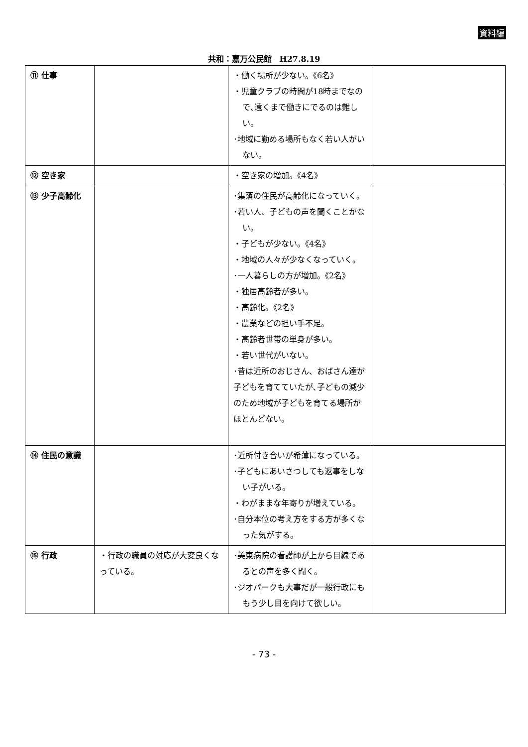資料編
共和：嘉万公民館　H27.8.19
| ⑪ 仕事 | | ・働く場所が少ない。《6名》 ・児童クラブの時間が18時までなので､遠くまで働きにでるのは難しい。 ･地域に勤める場所もなく若い人がいない。 | |
| ⑫ 空き家 | | ・空き家の増加。《4名》 | |
| ⑬ 少子高齢化 | | ･集落の住民が高齢化になっていく。 ･若い人、子どもの声を聞くことがない。 ・子どもが少ない。《4名》 ・地域の人々が少なくなっていく。 ･一人暮らしの方が増加。《2名》 ・独居高齢者が多い。 ・高齢化。《2名》 ・農業などの担い手不足。 ・高齢者世帯の単身が多い。 ・若い世代がいない。 ･昔は近所のおじさん、おばさん達が子どもを育てていたが､子どもの減少のため地域が子どもを育てる場所がほとんどない。 | |
| ⑭ 住民の意識 | | ･近所付き合いが希薄になっている。 ･子どもにあいさつしても返事をしない子がいる。 ・わがままな年寄りが増えている。 ･自分本位の考え方をする方が多くなった気がする。 | |
| ⑮ 行政 | ・行政の職員の対応が大変良くなっている。 | ･美東病院の看護師が上から目線であるとの声を多く聞く。 ･ジオパークも大事だが一般行政にももう少し目を向けて欲しい。 | |
- 73 -